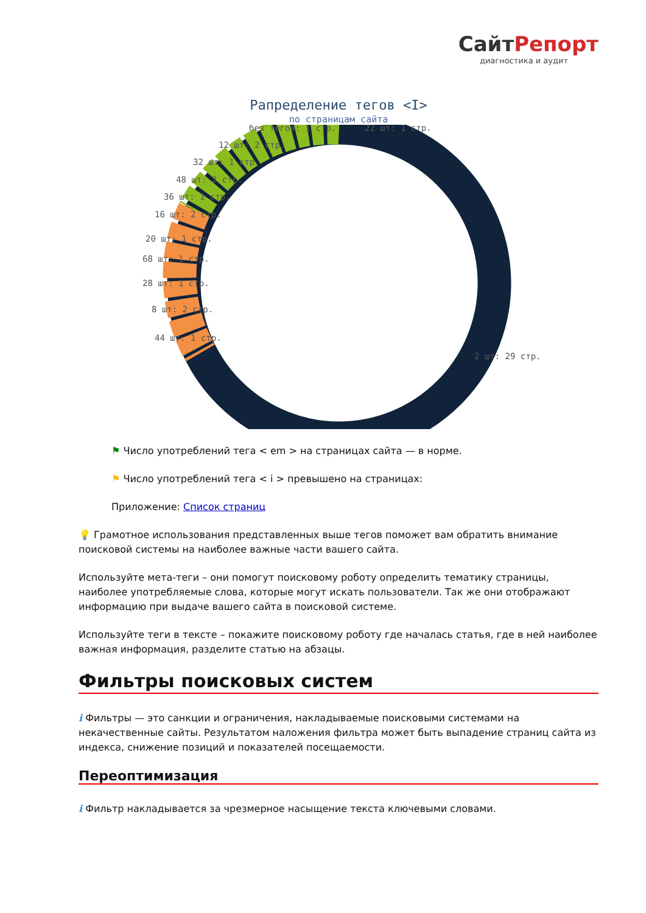СайтРепорт
диагностика и аудит
Рапределение тегов <I>
по страницам сайта
без тегов: 1 стр.
22 шт: 1 стр.
12 шт: 2 стр.
32 шт: 1 стр.
48 шт: 2 стр.
36 шт: 1 стр.
16 шт: 2 стр.
20 шт: 1 стр.
68 шт: 1 стр.
28 шт: 1 стр.
8 шт: 2 стр.
44 шт: 1 стр.
2 шт: 29 стр.
⚑ Число употреблений тега < em > на страницах сайта — в норме.
⚑ Число употреблений тега < i > превышено на страницах:
Приложение: Список страниц
💡 Грамотное использования представленных выше тегов поможет вам обратить внимание поисковой системы на наиболее важные части вашего сайта.
Используйте мета-теги – они помогут поисковому роботу определить тематику страницы, наиболее употребляемые слова, которые могут искать пользователи. Так же они отображают информацию при выдаче вашего сайта в поисковой системе.
Используйте теги в тексте – покажите поисковому роботу где началась статья, где в ней наиболее важная информация, разделите статью на абзацы.
Фильтры поисковых систем
i Фильтры — это санкции и ограничения, накладываемые поисковыми системами на некачественные сайты. Результатом наложения фильтра может быть выпадение страниц сайта из индекса, снижение позиций и показателей посещаемости.
Переоптимизация
i Фильтр накладывается за чрезмерное насыщение текста ключевыми словами.